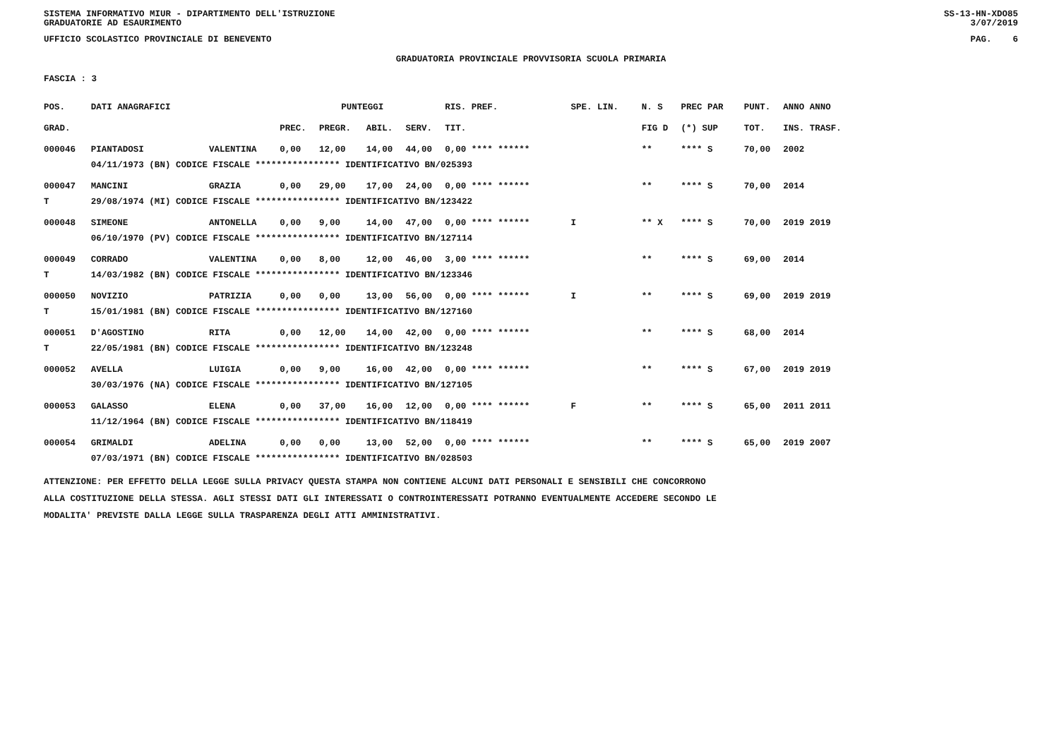SISTEMA INFORMATIVO MIUR - DIPARTIMENTO DELL'ISTRUZIONE
GRADUATORIE AD ESAURIMENTO SS-13-HN-XDO85
3/07/2019
UFFICIO SCOLASTICO PROVINCIALE DI BENEVENTO PAG. 6
GRADUATORIA PROVINCIALE PROVVISORIA SCUOLA PRIMARIA
FASCIA : 3
| POS. | DATI ANAGRAFICI | | PUNTEGGI | | | | RIS. PREF. | SPE. LIN. | N. S | PREC PAR | PUNT. | ANNO ANNO |
| --- | --- | --- | --- | --- | --- | --- | --- | --- | --- | --- | --- | --- |
| GRAD. | | | PREC. | PREGR. | ABIL. | SERV. | TIT. | | FIG D | (*) SUP | TOT. | INS. TRASF. |
| 000046 | PIANTADOSI | VALENTINA | 0,00 | 12,00 | 14,00 | 44,00 | 0,00 **** ****** | | ** | **** S | 70,00 | 2002 |
| | 04/11/1973 (BN) CODICE FISCALE **************** IDENTIFICATIVO BN/025393 | | | | | | | | | | | |
| 000047 | MANCINI | GRAZIA | 0,00 | 29,00 | 17,00 | 24,00 | 0,00 **** ****** | | ** | **** S | 70,00 | 2014 |
| T | 29/08/1974 (MI) CODICE FISCALE **************** IDENTIFICATIVO BN/123422 | | | | | | | | | | | |
| 000048 | SIMEONE | ANTONELLA | 0,00 | 9,00 | 14,00 | 47,00 | 0,00 **** ****** | I | ** X | **** S | 70,00 | 2019 2019 |
| | 06/10/1970 (PV) CODICE FISCALE **************** IDENTIFICATIVO BN/127114 | | | | | | | | | | | |
| 000049 | CORRADO | VALENTINA | 0,00 | 8,00 | 12,00 | 46,00 | 3,00 **** ****** | | ** | **** S | 69,00 | 2014 |
| T | 14/03/1982 (BN) CODICE FISCALE **************** IDENTIFICATIVO BN/123346 | | | | | | | | | | | |
| 000050 | NOVIZIO | PATRIZIA | 0,00 | 0,00 | 13,00 | 56,00 | 0,00 **** ****** | I | ** | **** S | 69,00 | 2019 2019 |
| T | 15/01/1981 (BN) CODICE FISCALE **************** IDENTIFICATIVO BN/127160 | | | | | | | | | | | |
| 000051 | D'AGOSTINO | RITA | 0,00 | 12,00 | 14,00 | 42,00 | 0,00 **** ****** | | ** | **** S | 68,00 | 2014 |
| T | 22/05/1981 (BN) CODICE FISCALE **************** IDENTIFICATIVO BN/123248 | | | | | | | | | | | |
| 000052 | AVELLA | LUIGIA | 0,00 | 9,00 | 16,00 | 42,00 | 0,00 **** ****** | | ** | **** S | 67,00 | 2019 2019 |
| | 30/03/1976 (NA) CODICE FISCALE **************** IDENTIFICATIVO BN/127105 | | | | | | | | | | | |
| 000053 | GALASSO | ELENA | 0,00 | 37,00 | 16,00 | 12,00 | 0,00 **** ****** | F | ** | **** S | 65,00 | 2011 2011 |
| | 11/12/1964 (BN) CODICE FISCALE **************** IDENTIFICATIVO BN/118419 | | | | | | | | | | | |
| 000054 | GRIMALDI | ADELINA | 0,00 | 0,00 | 13,00 | 52,00 | 0,00 **** ****** | | ** | **** S | 65,00 | 2019 2007 |
| | 07/03/1971 (BN) CODICE FISCALE **************** IDENTIFICATIVO BN/028503 | | | | | | | | | | | |
ATTENZIONE: PER EFFETTO DELLA LEGGE SULLA PRIVACY QUESTA STAMPA NON CONTIENE ALCUNI DATI PERSONALI E SENSIBILI CHE CONCORRONO
ALLA COSTITUZIONE DELLA STESSA. AGLI STESSI DATI GLI INTERESSATI O CONTROINTERESSATI POTRANNO EVENTUALMENTE ACCEDERE SECONDO LE
MODALITA' PREVISTE DALLA LEGGE SULLA TRASPARENZA DEGLI ATTI AMMINISTRATIVI.